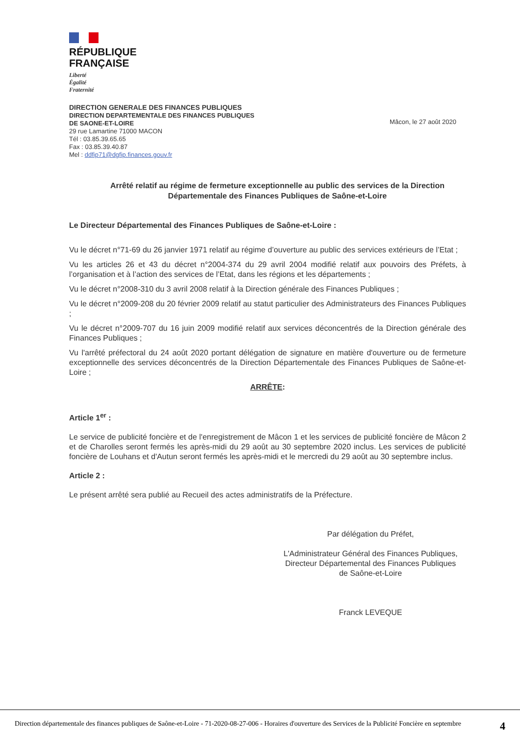RÉPUBLIQUE
FRANÇAISE
Liberté
Égalité
Fraternité
DIRECTION GENERALE DES FINANCES PUBLIQUES
DIRECTION DEPARTEMENTALE DES FINANCES PUBLIQUES
DE SAONE-ET-LOIRE
29 rue Lamartine 71000 MACON
Tél : 03.85.39.65.65
Fax : 03.85.39.40.87
Mel : ddfip71@dgfip.finances.gouv.fr
Mâcon, le 27 août 2020
Arrêté relatif au régime de fermeture exceptionnelle au public des services de la Direction Départementale des Finances Publiques de Saône-et-Loire
Le Directeur Départemental des Finances Publiques de Saône-et-Loire :
Vu le décret n°71-69 du 26 janvier 1971 relatif au régime d’ouverture au public des services extérieurs de l’Etat ;
Vu les articles 26 et 43 du décret n°2004-374 du 29 avril 2004 modifié relatif aux pouvoirs des Préfets, à l’organisation et à l’action des services de l’Etat, dans les régions et les départements ;
Vu le décret n°2008-310 du 3 avril 2008 relatif à la Direction générale des Finances Publiques ;
Vu le décret n°2009-208 du 20 février 2009 relatif au statut particulier des Administrateurs des Finances Publiques ;
Vu le décret n°2009-707 du 16 juin 2009 modifié relatif aux services déconcentrés de la Direction générale des Finances Publiques ;
Vu l'arrêté préfectoral du 24 août 2020 portant délégation de signature en matière d'ouverture ou de fermeture exceptionnelle des services déconcentrés de la Direction Départementale des Finances Publiques de Saône-et-Loire ;
ARRÊTE:
Article 1<sup>er</sup> :
Le service de publicité foncière et de l'enregistrement de Mâcon 1 et les services de publicité foncière de Mâcon 2 et de Charolles seront fermés les après-midi du 29 août au 30 septembre 2020 inclus. Les services de publicité foncière de Louhans et d'Autun seront fermés les après-midi et le mercredi du 29 août au 30 septembre inclus.
Article 2 :
Le présent arrêté sera publié au Recueil des actes administratifs de la Préfecture.
Par délégation du Préfet,
L'Administrateur Général des Finances Publiques,
Directeur Départemental des Finances Publiques
de Saône-et-Loire
Franck LEVEQUE
Direction départementale des finances publiques de Saône-et-Loire - 71-2020-08-27-006 - Horaires d'ouverture des Services de la Publicité Foncière en septembre 4